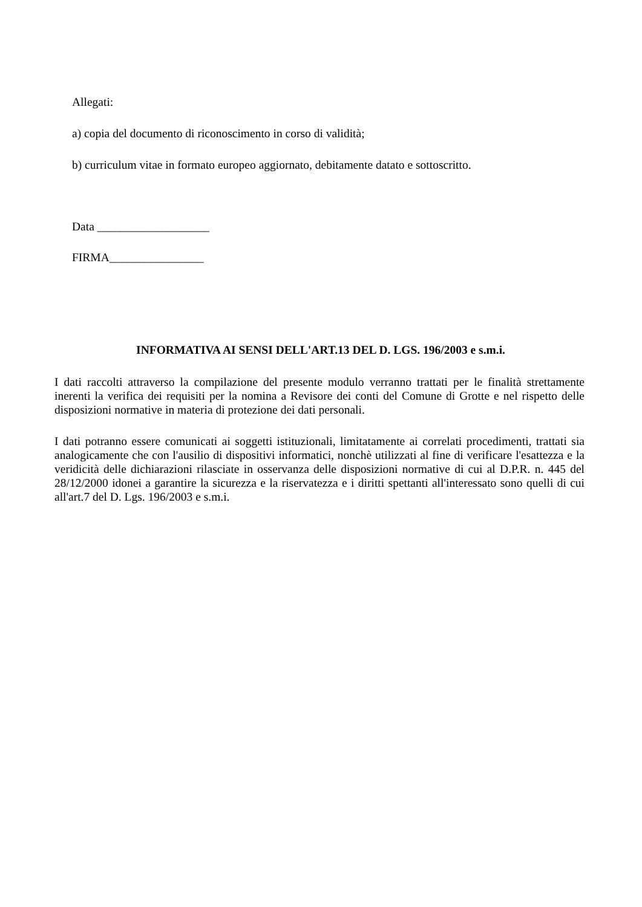Allegati:
a) copia del documento di riconoscimento in corso di validità;
b) curriculum vitae in formato europeo aggiornato, debitamente datato e sottoscritto.
Data ___________________
FIRMA________________
INFORMATIVA AI SENSI DELL'ART.13 DEL D. LGS. 196/2003 e s.m.i.
I dati raccolti attraverso la compilazione del presente modulo verranno trattati per le finalità strettamente inerenti la verifica dei requisiti per la nomina a Revisore dei conti del Comune di Grotte e nel rispetto delle disposizioni normative in materia di protezione dei dati personali.
I dati potranno essere comunicati ai soggetti istituzionali, limitatamente ai correlati procedimenti, trattati sia analogicamente che con l'ausilio di dispositivi informatici, nonchè utilizzati al fine di verificare l'esattezza e la veridicità delle dichiarazioni rilasciate in osservanza delle disposizioni normative di cui al D.P.R. n. 445 del 28/12/2000 idonei a garantire la sicurezza e la riservatezza e i diritti spettanti all'interessato sono quelli di cui all'art.7 del D. Lgs. 196/2003 e s.m.i.